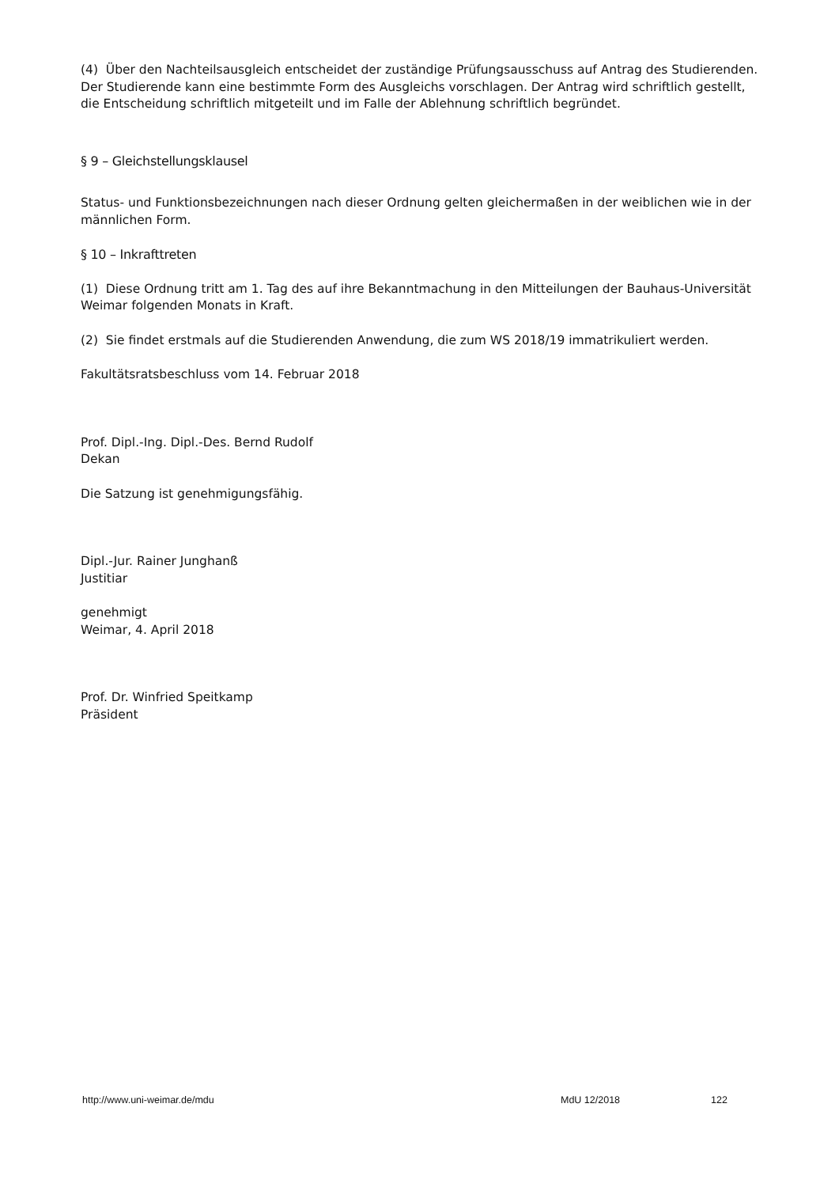(4) Über den Nachteilsausgleich entscheidet der zuständige Prüfungsausschuss auf Antrag des Studierenden. Der Studierende kann eine bestimmte Form des Ausgleichs vorschlagen. Der Antrag wird schriftlich gestellt, die Entscheidung schriftlich mitgeteilt und im Falle der Ablehnung schriftlich begründet.
§ 9 – Gleichstellungsklausel
Status- und Funktionsbezeichnungen nach dieser Ordnung gelten gleichermaßen in der weiblichen wie in der männlichen Form.
§ 10 – Inkrafttreten
(1) Diese Ordnung tritt am 1. Tag des auf ihre Bekanntmachung in den Mitteilungen der Bauhaus-Universität Weimar folgenden Monats in Kraft.
(2) Sie findet erstmals auf die Studierenden Anwendung, die zum WS 2018/19 immatrikuliert werden.
Fakultätsratsbeschluss vom 14. Februar 2018
Prof. Dipl.-Ing. Dipl.-Des. Bernd Rudolf
Dekan
Die Satzung ist genehmigungsfähig.
Dipl.-Jur. Rainer Junghanß
Justitiar
genehmigt
Weimar, 4. April 2018
Prof. Dr. Winfried Speitkamp
Präsident
http://www.uni-weimar.de/mdu MdU 12/2018 122